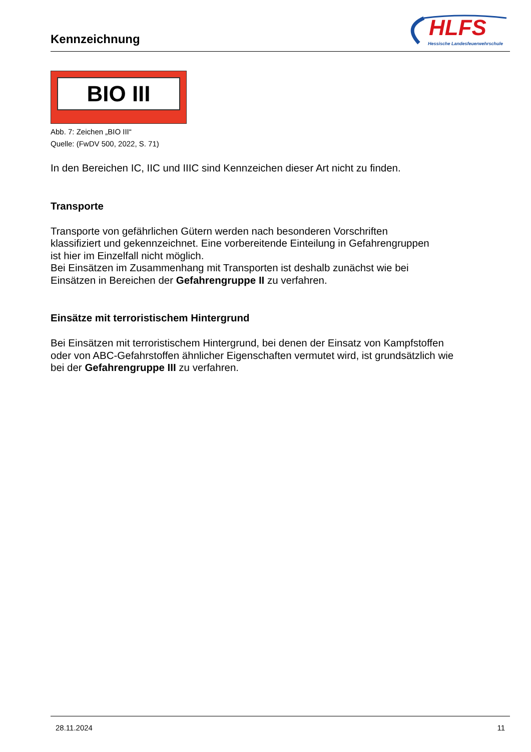Kennzeichnung
HLFS
Hessische Landesfeuerwehrschule
BIO III
Abb. 7: Zeichen „BIO III“
Quelle: (FwDV 500, 2022, S. 71)
In den Bereichen IC, IIC und IIIC sind Kennzeichen dieser Art nicht zu finden.
Transporte
Transporte von gefährlichen Gütern werden nach besonderen Vorschriften
klassifiziert und gekennzeichnet. Eine vorbereitende Einteilung in Gefahrengruppen
ist hier im Einzelfall nicht möglich.
Bei Einsätzen im Zusammenhang mit Transporten ist deshalb zunächst wie bei
Einsätzen in Bereichen der Gefahrengruppe II zu verfahren.
Einsätze mit terroristischem Hintergrund
Bei Einsätzen mit terroristischem Hintergrund, bei denen der Einsatz von Kampfstoffen
oder von ABC-Gefahrstoffen ähnlicher Eigenschaften vermutet wird, ist grundsätzlich wie
bei der Gefahrengruppe III zu verfahren.
28.11.2024 11